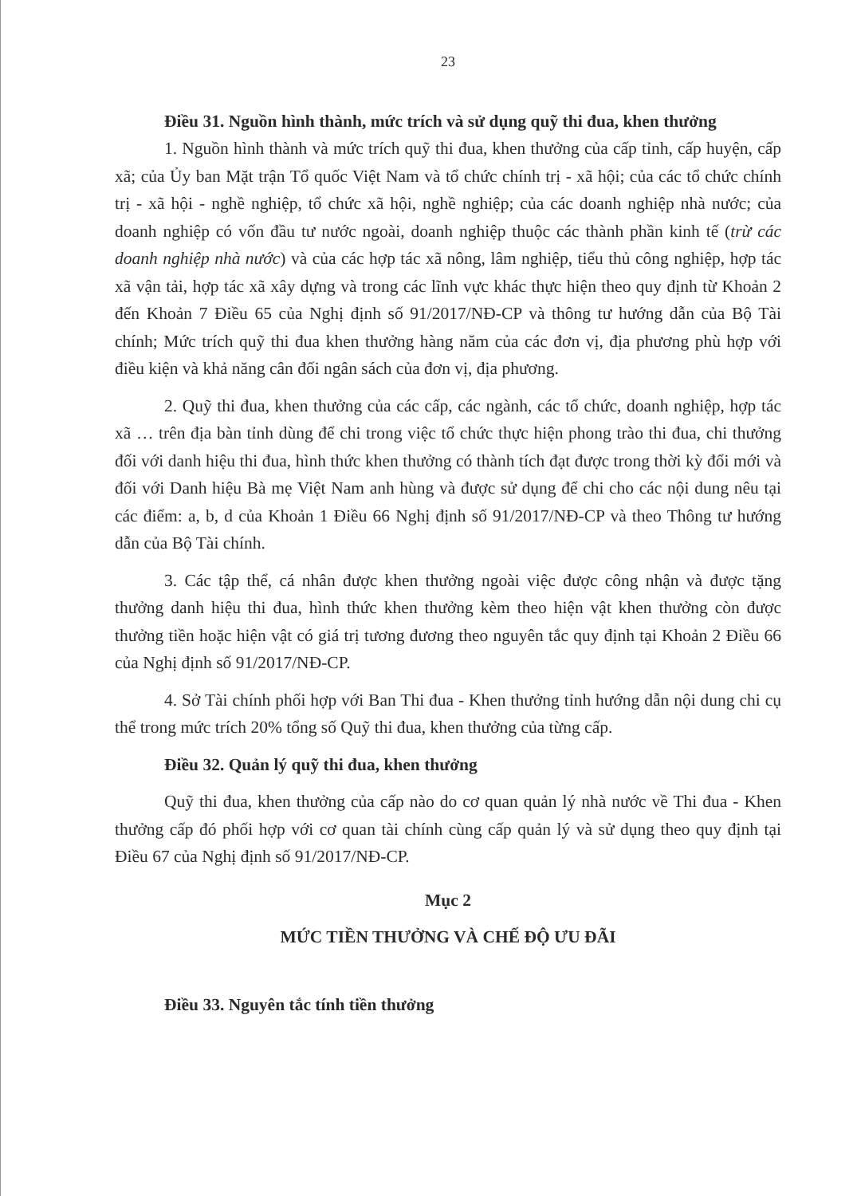23
Điều 31. Nguồn hình thành, mức trích và sử dụng quỹ thi đua, khen thưởng
1. Nguồn hình thành và mức trích quỹ thi đua, khen thưởng của cấp tỉnh, cấp huyện, cấp xã; của Ủy ban Mặt trận Tổ quốc Việt Nam và tổ chức chính trị - xã hội; của các tổ chức chính trị - xã hội - nghề nghiệp, tổ chức xã hội, nghề nghiệp; của các doanh nghiệp nhà nước; của doanh nghiệp có vốn đầu tư nước ngoài, doanh nghiệp thuộc các thành phần kinh tế (trừ các doanh nghiệp nhà nước) và của các hợp tác xã nông, lâm nghiệp, tiểu thủ công nghiệp, hợp tác xã vận tải, hợp tác xã xây dựng và trong các lĩnh vực khác thực hiện theo quy định từ Khoản 2 đến Khoản 7 Điều 65 của Nghị định số 91/2017/NĐ-CP và thông tư hướng dẫn của Bộ Tài chính; Mức trích quỹ thi đua khen thưởng hàng năm của các đơn vị, địa phương phù hợp với điều kiện và khả năng cân đối ngân sách của đơn vị, địa phương.
2. Quỹ thi đua, khen thưởng của các cấp, các ngành, các tổ chức, doanh nghiệp, hợp tác xã … trên địa bàn tỉnh dùng để chi trong việc tổ chức thực hiện phong trào thi đua, chi thưởng đối với danh hiệu thi đua, hình thức khen thưởng có thành tích đạt được trong thời kỳ đổi mới và đối với Danh hiệu Bà mẹ Việt Nam anh hùng và được sử dụng để chi cho các nội dung nêu tại các điểm: a, b, d của Khoản 1 Điều 66 Nghị định số 91/2017/NĐ-CP và theo Thông tư hướng dẫn của Bộ Tài chính.
3. Các tập thể, cá nhân được khen thưởng ngoài việc được công nhận và được tặng thưởng danh hiệu thi đua, hình thức khen thưởng kèm theo hiện vật khen thưởng còn được thưởng tiền hoặc hiện vật có giá trị tương đương theo nguyên tắc quy định tại Khoản 2 Điều 66 của Nghị định số 91/2017/NĐ-CP.
4. Sở Tài chính phối hợp với Ban Thi đua - Khen thưởng tỉnh hướng dẫn nội dung chi cụ thể trong mức trích 20% tổng số Quỹ thi đua, khen thưởng của từng cấp.
Điều 32. Quản lý quỹ thi đua, khen thưởng
Quỹ thi đua, khen thưởng của cấp nào do cơ quan quản lý nhà nước về Thi đua - Khen thưởng cấp đó phối hợp với cơ quan tài chính cùng cấp quản lý và sử dụng theo quy định tại Điều 67 của Nghị định số 91/2017/NĐ-CP.
Mục 2
MỨC TIỀN THƯỞNG VÀ CHẾ ĐỘ ƯU ĐÃI
Điều 33. Nguyên tắc tính tiền thưởng